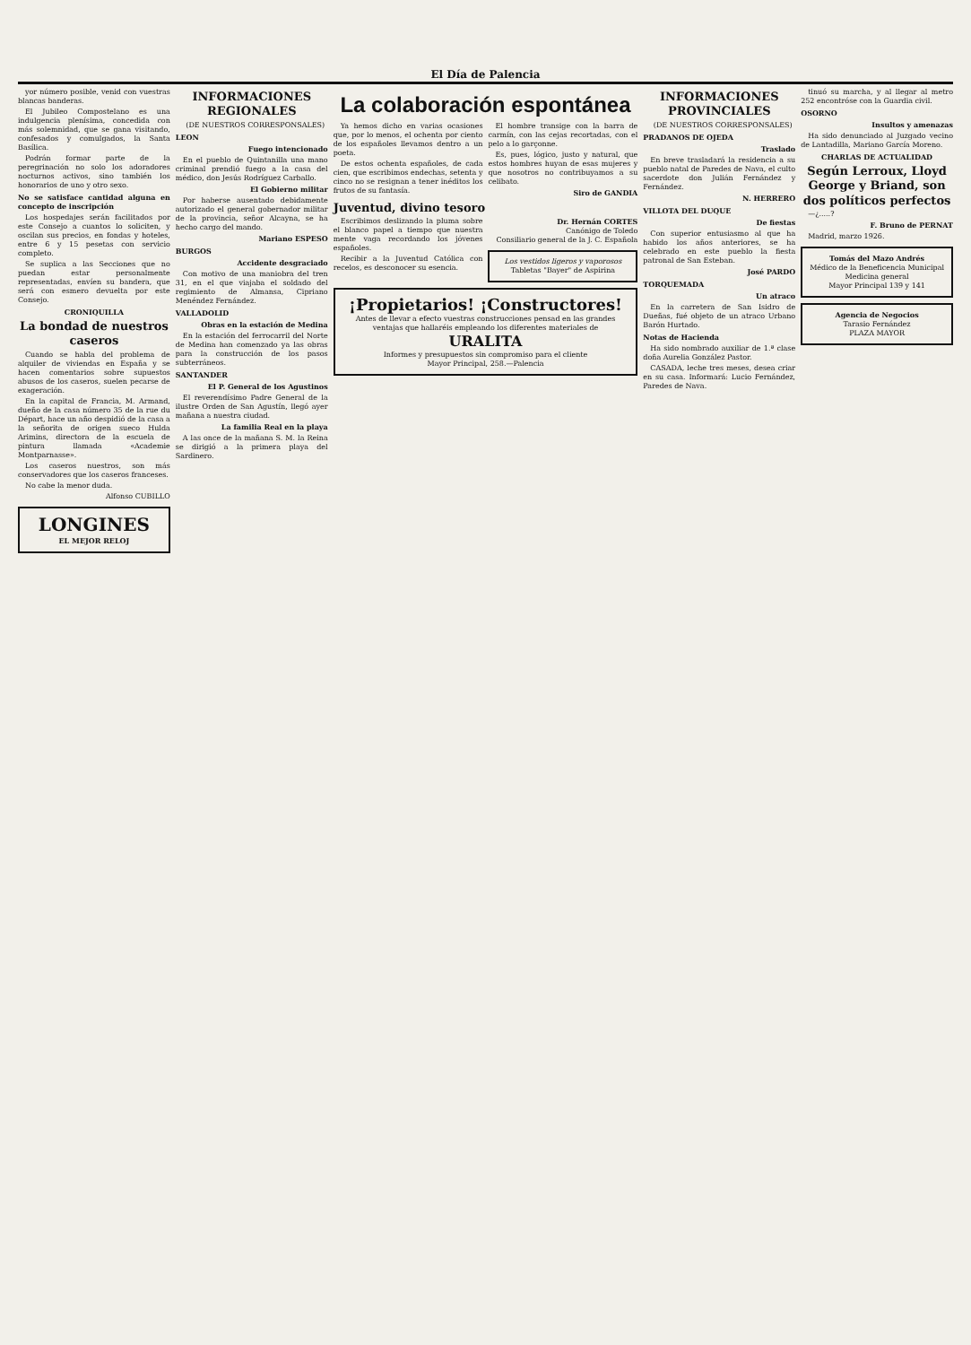El Día de Palencia
yor número posible, venid con vuestras blancas banderas.
El Jubileo Compostelano es una indulgencia plenísima, concedida con más solemnidad, que se gana visitando, confesados y comulgados, la Santa Basílica.
Podrán formar parte de la peregrinación no solo los adoradores nocturnos activos, sino también los honorarios de uno y otro sexo.
No se satisface cantidad alguna en concepto de inscripción
Los hospedajes serán facilitados por este Consejo a cuantos lo soliciten, y oscilan sus precios, en fondas y hoteles, entre 6 y 15 pesetas con servicio completo.
Se suplica a las Secciones que no puedan estar personalmente representadas, envíen su bandera, que será con esmero devuelta por este Consejo.
CRONIQUILLA
La bondad de nuestros caseros
Cuando se habla del problema de alquiler de viviendas en España y se hacen comentarios sobre supuestos abusos de los caseros, suelen pecarse de exageración.
En la capital de Francia, M. Armand, dueño de la casa número 35 de la rue du Départ, hace un año despidió de la casa a la señorita de origen sueco Hulda Arimins, directora de la escuela de pintura llamada «Academie Montparnasse».
Los caseros nuestros, son más conservadores que los caseros franceses.
No cabe la menor duda.
Alfonso CUBILLO
LONGINES
EL MEJOR RELOJ
INFORMACIONES REGIONALES
(DE NUESTROS CORRESPONSALES)
LEON
Fuego intencionado
En el pueblo de Quintanilla una mano criminal prendió fuego a la casa del médico, don Jesús Rodríguez Carballo.
El Gobierno militar
Por haberse ausentado debidamente autorizado el general gobernador militar de la provincia, señor Alcayna, se ha hecho cargo del mando.
Mariano ESPESO
BURGOS
Accidente desgraciado
Con motivo de una maniobra del tren 31, en el que viajaba el soldado del regimiento de Almansa, Cipriano Menéndez Fernández.
VALLADOLID
Obras en la estación de Medina
En la estación del ferrocarril del Norte de Medina han comenzado ya las obras para la construcción de los pasos subterráneos.
SANTANDER
El P. General de los Agustinos
El reverendísimo Padre General de la ilustre Orden de San Agustín, llegó ayer mañana a nuestra ciudad.
La familia Real en la playa
A las once de la mañana S. M. la Reina se dirigió a la primera playa del Sardinero.
La colaboración espontánea
Ya hemos dicho en varias ocasiones que, por lo menos, el ochenta por ciento de los españoles llevamos dentro a un poeta.
De estos ochenta españoles, de cada cien, que escribimos endechas, setenta y cinco no se resignan a tener inéditos los frutos de su fantasía.
El hombre transige con la barra de carmín, con las cejas recortadas, con el pelo a lo garçonne.
Es, pues, lógico, justo y natural, que estos hombres huyan de esas mujeres y que nosotros no contribuyamos a su celibato.
Siro de GANDIA
Juventud, divino tesoro
Escribimos deslizando la pluma sobre el blanco papel a tiempo que nuestra mente vaga recordando los jóvenes españoles.
Recibir a la Juventud Católica con recelos, es desconocer su esencia.
Dr. Hernán CORTES
Canónigo de Toledo
Consiliario general de la J. C. Española
Los vestidos ligeros y vaporosos
Tabletas "Bayer" de Aspirina
¡Propietarios! ¡Constructores!
Antes de llevar a efecto vuestras construcciones pensad en las grandes ventajas que hallaréis empleando los diferentes materiales de
URALITA
Informes y presupuestos sin compromiso para el cliente
Mayor Principal, 258.—Palencia
INFORMACIONES PROVINCIALES
(DE NUESTROS CORRESPONSALES)
PRADANOS DE OJEDA
Traslado
En breve trasladará la residencia a su pueblo natal de Paredes de Nava, el culto sacerdote don Julián Fernández y Fernández.
N. HERRERO
VILLOTA DEL DUQUE
De fiestas
Con superior entusiasmo al que ha habido los años anteriores, se ha celebrado en este pueblo la fiesta patronal de San Esteban.
José PARDO
TORQUEMADA
Un atraco
En la carretera de San Isidro de Dueñas, fué objeto de un atraco Urbano Barón Hurtado.
Notas de Hacienda
Ha sido nombrado auxiliar de 1.ª clase doña Aurelia González Pastor.
CASADA, leche tres meses, desea criar en su casa. Informará: Lucio Fernández, Paredes de Nava.
tinuó su marcha, y al llegar al metro 252 encontróse con la Guardia civil.
OSORNO
Insultos y amenazas
Ha sido denunciado al Juzgado vecino de Lantadilla, Mariano García Moreno.
CHARLAS DE ACTUALIDAD
Según Lerroux, Lloyd George y Briand, son dos políticos perfectos
—¿.....?
F. Bruno de PERNAT
Madrid, marzo 1926.
Tomás del Mazo Andrés
Médico de la Beneficencia Municipal
Medicina general
Mayor Principal 139 y 141
Agencia de Negocios
Tarasio Fernández
PLAZA MAYOR